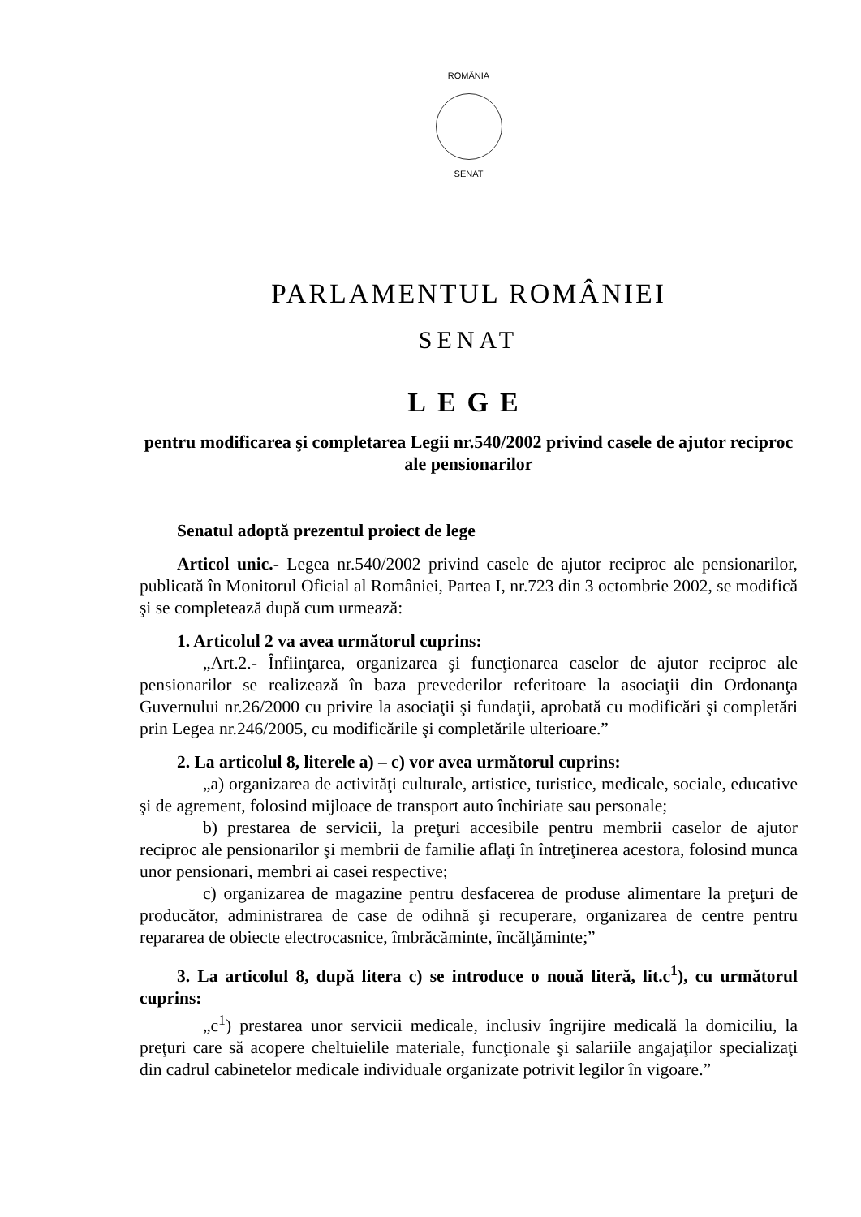ROMÂNIA
SENAT
PARLAMENTUL ROMÂNIEI
SENAT
LEGE
pentru modificarea şi completarea Legii nr.540/2002 privind casele de ajutor reciproc ale pensionarilor
Senatul adoptă prezentul proiect de lege
Articol unic.- Legea nr.540/2002 privind casele de ajutor reciproc ale pensionarilor, publicată în Monitorul Oficial al României, Partea I, nr.723 din 3 octombrie 2002, se modifică şi se completează după cum urmează:
1. Articolul 2 va avea următorul cuprins:
„Art.2.- Înfiinţarea, organizarea şi funcţionarea caselor de ajutor reciproc ale pensionarilor se realizează în baza prevederilor referitoare la asociaţii din Ordonanţa Guvernului nr.26/2000 cu privire la asociaţii şi fundaţii, aprobată cu modificări şi completări prin Legea nr.246/2005, cu modificările şi completările ulterioare.”
2. La articolul 8, literele a) – c) vor avea următorul cuprins:
„a) organizarea de activităţi culturale, artistice, turistice, medicale, sociale, educative şi de agrement, folosind mijloace de transport auto închiriate sau personale;
b) prestarea de servicii, la preţuri accesibile pentru membrii caselor de ajutor reciproc ale pensionarilor şi membrii de familie aflaţi în întreţinerea acestora, folosind munca unor pensionari, membri ai casei respective;
c) organizarea de magazine pentru desfacerea de produse alimentare la preţuri de producător, administrarea de case de odihnă şi recuperare, organizarea de centre pentru repararea de obiecte electrocasnice, îmbrăcăminte, încălţăminte;”
3. La articolul 8, după litera c) se introduce o nouă literă, lit.c<sup>1</sup>), cu următorul cuprins:
„c<sup>1</sup>) prestarea unor servicii medicale, inclusiv îngrijire medicală la domiciliu, la preţuri care să acopere cheltuielile materiale, funcţionale şi salariile angajaţilor specializaţi din cadrul cabinetelor medicale individuale organizate potrivit legilor în vigoare.”